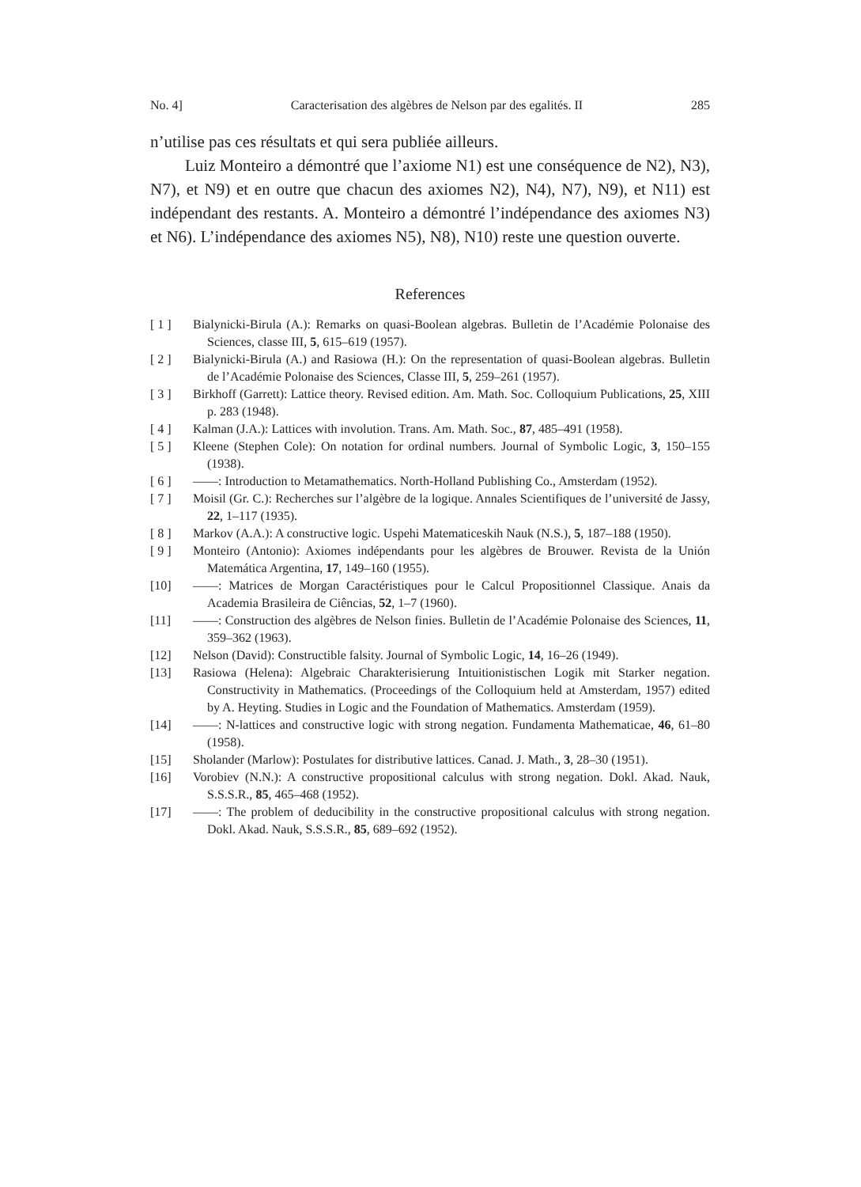No. 4] Caracterisation des algèbres de Nelson par des egalités. II 285
n’utilise pas ces résultats et qui sera publiée ailleurs.
Luiz Monteiro a démontré que l’axiome N1) est une conséquence de N2), N3), N7), et N9) et en outre que chacun des axiomes N2), N4), N7), N9), et N11) est indépendant des restants. A. Monteiro a démontré l’indépendance des axiomes N3) et N6). L’indépendance des axiomes N5), N8), N10) reste une question ouverte.
References
[ 1 ] Bialynicki-Birula (A.): Remarks on quasi-Boolean algebras. Bulletin de l’Académie Polonaise des Sciences, classe III, 5, 615–619 (1957).
[ 2 ] Bialynicki-Birula (A.) and Rasiowa (H.): On the representation of quasi-Boolean algebras. Bulletin de l’Académie Polonaise des Sciences, Classe III, 5, 259–261 (1957).
[ 3 ] Birkhoff (Garrett): Lattice theory. Revised edition. Am. Math. Soc. Colloquium Publications, 25, XIII p. 283 (1948).
[ 4 ] Kalman (J.A.): Lattices with involution. Trans. Am. Math. Soc., 87, 485–491 (1958).
[ 5 ] Kleene (Stephen Cole): On notation for ordinal numbers. Journal of Symbolic Logic, 3, 150–155 (1938).
[ 6 ] ——: Introduction to Metamathematics. North-Holland Publishing Co., Amsterdam (1952).
[ 7 ] Moisil (Gr. C.): Recherches sur l’algèbre de la logique. Annales Scientifiques de l’université de Jassy, 22, 1–117 (1935).
[ 8 ] Markov (A.A.): A constructive logic. Uspehi Matematiceskih Nauk (N.S.), 5, 187–188 (1950).
[ 9 ] Monteiro (Antonio): Axiomes indépendants pour les algèbres de Brouwer. Revista de la Unión Matemática Argentina, 17, 149–160 (1955).
[10] ——: Matrices de Morgan Caractéristiques pour le Calcul Propositionnel Classique. Anais da Academia Brasileira de Ciências, 52, 1–7 (1960).
[11] ——: Construction des algèbres de Nelson finies. Bulletin de l’Académie Polonaise des Sciences, 11, 359–362 (1963).
[12] Nelson (David): Constructible falsity. Journal of Symbolic Logic, 14, 16–26 (1949).
[13] Rasiowa (Helena): Algebraic Charakterisierung Intuitionistischen Logik mit Starker negation. Constructivity in Mathematics. (Proceedings of the Colloquium held at Amsterdam, 1957) edited by A. Heyting. Studies in Logic and the Foundation of Mathematics. Amsterdam (1959).
[14] ——: N-lattices and constructive logic with strong negation. Fundamenta Mathematicae, 46, 61–80 (1958).
[15] Sholander (Marlow): Postulates for distributive lattices. Canad. J. Math., 3, 28–30 (1951).
[16] Vorobiev (N.N.): A constructive propositional calculus with strong negation. Dokl. Akad. Nauk, S.S.S.R., 85, 465–468 (1952).
[17] ——: The problem of deducibility in the constructive propositional calculus with strong negation. Dokl. Akad. Nauk, S.S.S.R., 85, 689–692 (1952).